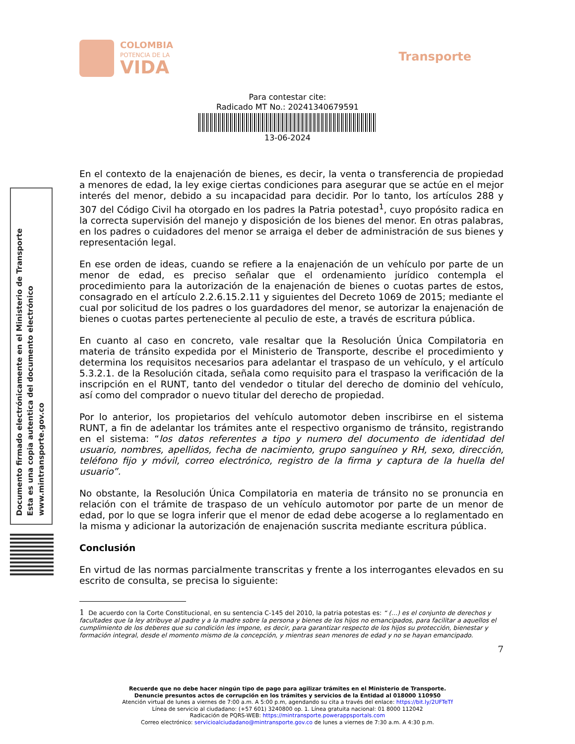COLOMBIA
POTENCIA DE LA
VIDA
Transporte
Para contestar cite:
Radicado MT No.: 20241340679591
13-06-2024
Documento firmado electrónicamente en el Ministerio de Transporte
Esta es una copia autentica del documento electrónico
www.mintransporte.gov.co
En el contexto de la enajenación de bienes, es decir, la venta o transferencia de propiedad a menores de edad, la ley exige ciertas condiciones para asegurar que se actúe en el mejor interés del menor, debido a su incapacidad para decidir. Por lo tanto, los artículos 288 y 307 del Código Civil ha otorgado en los padres la Patria potestad<sup>1</sup>, cuyo propósito radica en la correcta supervisión del manejo y disposición de los bienes del menor. En otras palabras, en los padres o cuidadores del menor se arraiga el deber de administración de sus bienes y representación legal.
En ese orden de ideas, cuando se refiere a la enajenación de un vehículo por parte de un menor de edad, es preciso señalar que el ordenamiento jurídico contempla el procedimiento para la autorización de la enajenación de bienes o cuotas partes de estos, consagrado en el artículo 2.2.6.15.2.11 y siguientes del Decreto 1069 de 2015; mediante el cual por solicitud de los padres o los guardadores del menor, se autorizar la enajenación de bienes o cuotas partes perteneciente al peculio de este, a través de escritura pública.
En cuanto al caso en concreto, vale resaltar que la Resolución Única Compilatoria en materia de tránsito expedida por el Ministerio de Transporte, describe el procedimiento y determina los requisitos necesarios para adelantar el traspaso de un vehículo, y el artículo 5.3.2.1. de la Resolución citada, señala como requisito para el traspaso la verificación de la inscripción en el RUNT, tanto del vendedor o titular del derecho de dominio del vehículo, así como del comprador o nuevo titular del derecho de propiedad.
Por lo anterior, los propietarios del vehículo automotor deben inscribirse en el sistema RUNT, a fin de adelantar los trámites ante el respectivo organismo de tránsito, registrando en el sistema: “los datos referentes a tipo y numero del documento de identidad del usuario, nombres, apellidos, fecha de nacimiento, grupo sanguíneo y RH, sexo, dirección, teléfono fijo y móvil, correo electrónico, registro de la firma y captura de la huella del usuario”.
No obstante, la Resolución Única Compilatoria en materia de tránsito no se pronuncia en relación con el trámite de traspaso de un vehículo automotor por parte de un menor de edad, por lo que se logra inferir que el menor de edad debe acogerse a lo reglamentado en la misma y adicionar la autorización de enajenación suscrita mediante escritura pública.
Conclusión
En virtud de las normas parcialmente transcritas y frente a los interrogantes elevados en su escrito de consulta, se precisa lo siguiente:
1 De acuerdo con la Corte Constitucional, en su sentencia C-145 del 2010, la patria potestas es: “ (…) es el conjunto de derechos y facultades que la ley atribuye al padre y a la madre sobre la persona y bienes de los hijos no emancipados, para facilitar a aquellos el cumplimiento de los deberes que su condición les impone, es decir, para garantizar respecto de los hijos su protección, bienestar y formación integral, desde el momento mismo de la concepción, y mientras sean menores de edad y no se hayan emancipado.
7
Recuerde que no debe hacer ningún tipo de pago para agilizar trámites en el Ministerio de Transporte.
Denuncie presuntos actos de corrupción en los trámites y servicios de la Entidad al 018000 110950
Atención virtual de lunes a viernes de 7:00 a.m. A 5:00 p.m, agendando su cita a través del enlace: https://bit.ly/2UFTeTf
Línea de servicio al ciudadano: (+57 601) 3240800 op. 1. Línea gratuita nacional: 01 8000 112042
Radicación de PQRS-WEB: https://mintransporte.powerappsportals.com
Correo electrónico: servicioalciudadano@mintransporte.gov.co de lunes a viernes de 7:30 a.m. A 4:30 p.m.